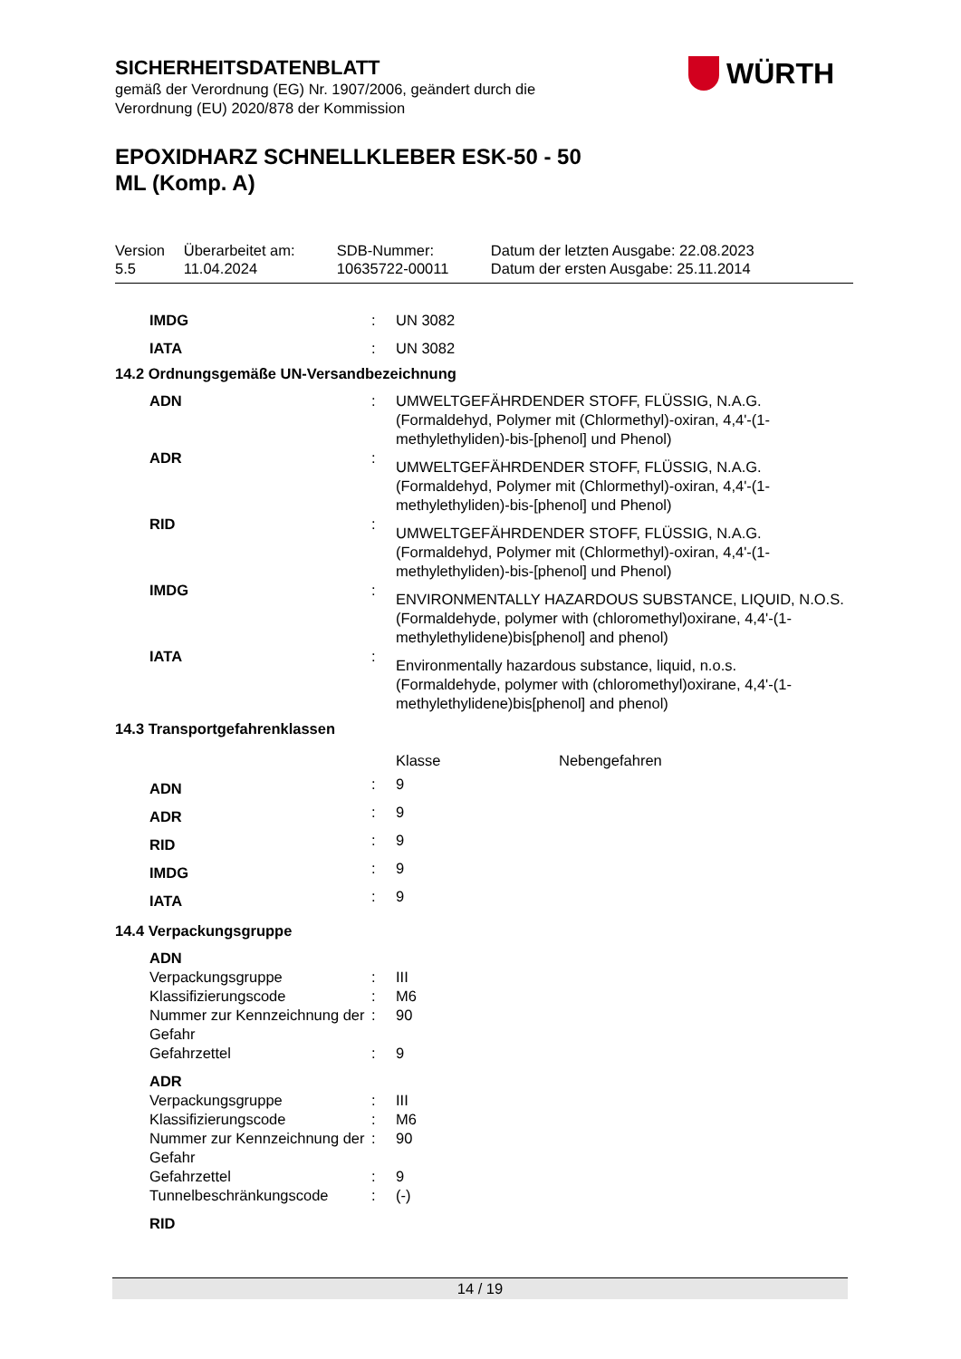WÜRTH
SICHERHEITSDATENBLATT
gemäß der Verordnung (EG) Nr. 1907/2006, geändert durch die
Verordnung (EU) 2020/878 der Kommission
EPOXIDHARZ SCHNELLKLEBER ESK-50 - 50
ML (Komp. A)
| Version 5.5 | Überarbeitet am: 11.04.2024 | SDB-Nummer: 10635722-00011 | Datum der letzten Ausgabe: 22.08.2023 Datum der ersten Ausgabe: 25.11.2014 |
| IMDG | : | UN 3082 |
| IATA | : | UN 3082 |
14.2 Ordnungsgemäße UN-Versandbezeichnung
| ADN | : | UMWELTGEFÄHRDENDER STOFF, FLÜSSIG, N.A.G. (Formaldehyd, Polymer mit (Chlormethyl)-oxiran, 4,4'-(1-methylethyliden)-bis-[phenol] und Phenol) |
| ADR | : | UMWELTGEFÄHRDENDER STOFF, FLÜSSIG, N.A.G. (Formaldehyd, Polymer mit (Chlormethyl)-oxiran, 4,4'-(1-methylethyliden)-bis-[phenol] und Phenol) |
| RID | : | UMWELTGEFÄHRDENDER STOFF, FLÜSSIG, N.A.G. (Formaldehyd, Polymer mit (Chlormethyl)-oxiran, 4,4'-(1-methylethyliden)-bis-[phenol] und Phenol) |
| IMDG | : | ENVIRONMENTALLY HAZARDOUS SUBSTANCE, LIQUID, N.O.S. (Formaldehyde, polymer with (chloromethyl)oxirane, 4,4'-(1-methylethylidene)bis[phenol] and phenol) |
| IATA | : | Environmentally hazardous substance, liquid, n.o.s. (Formaldehyde, polymer with (chloromethyl)oxirane, 4,4'-(1-methylethylidene)bis[phenol] and phenol) |
14.3 Transportgefahrenklassen
| | | Klasse | Nebengefahren |
| ADN | : | 9 | |
| ADR | : | 9 | |
| RID | : | 9 | |
| IMDG | : | 9 | |
| IATA | : | 9 | |
14.4 Verpackungsgruppe
| ADN | | |
| Verpackungsgruppe | : | III |
| Klassifizierungscode | : | M6 |
| Nummer zur Kennzeichnung der Gefahr | : | 90 |
| Gefahrzettel | : | 9 |
| ADR | | |
| Verpackungsgruppe | : | III |
| Klassifizierungscode | : | M6 |
| Nummer zur Kennzeichnung der Gefahr | : | 90 |
| Gefahrzettel | : | 9 |
| Tunnelbeschränkungscode | : | (-) |
| RID | | |
14 / 19